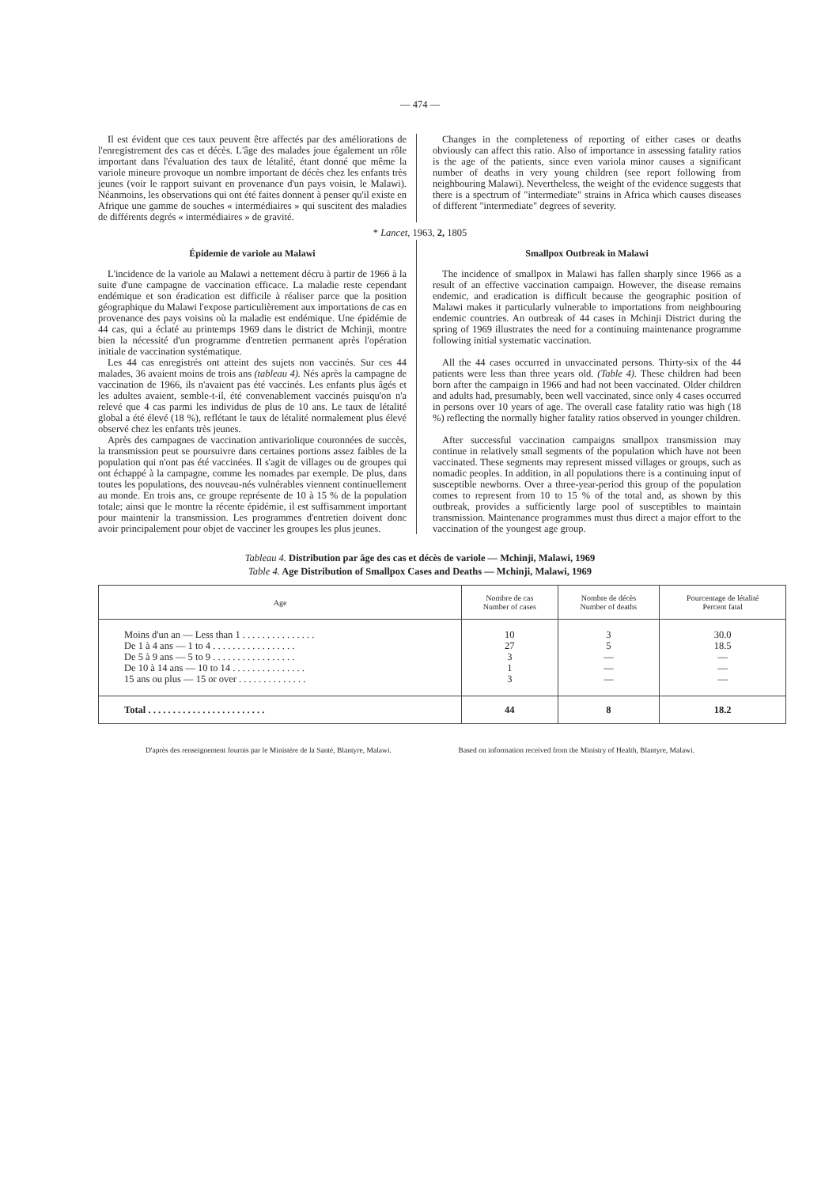— 474 —
Il est évident que ces taux peuvent être affectés par des améliorations de l'enregistrement des cas et décès. L'âge des malades joue également un rôle important dans l'évaluation des taux de létalité, étant donné que même la variole mineure provoque un nombre important de décès chez les enfants très jeunes (voir le rapport suivant en provenance d'un pays voisin, le Malawi). Néanmoins, les observations qui ont été faites donnent à penser qu'il existe en Afrique une gamme de souches « intermédiaires » qui suscitent des maladies de différents degrés « intermédiaires » de gravité.
Changes in the completeness of reporting of either cases or deaths obviously can affect this ratio. Also of importance in assessing fatality ratios is the age of the patients, since even variola minor causes a significant number of deaths in very young children (see report following from neighbouring Malawi). Nevertheless, the weight of the evidence suggests that there is a spectrum of "intermediate" strains in Africa which causes diseases of different "intermediate" degrees of severity.
* Lancet, 1963, 2, 1805
Épidemie de variole au Malawi
L'incidence de la variole au Malawi a nettement décru à partir de 1966 à la suite d'une campagne de vaccination efficace. La maladie reste cependant endémique et son éradication est difficile à réaliser parce que la position géographique du Malawi l'expose particulièrement aux importations de cas en provenance des pays voisins où la maladie est endémique. Une épidémie de 44 cas, qui a éclaté au printemps 1969 dans le district de Mchinji, montre bien la nécessité d'un programme d'entretien permanent après l'opération initiale de vaccination systématique.
Les 44 cas enregistrés ont atteint des sujets non vaccinés. Sur ces 44 malades, 36 avaient moins de trois ans (tableau 4). Nés après la campagne de vaccination de 1966, ils n'avaient pas été vaccinés. Les enfants plus âgés et les adultes avaient, semble-t-il, été convenablement vaccinés puisqu'on n'a relevé que 4 cas parmi les individus de plus de 10 ans. Le taux de létalité global a été élevé (18 %), reflétant le taux de létalité normalement plus élevé observé chez les enfants très jeunes.
Après des campagnes de vaccination antivariolique couronnées de succès, la transmission peut se poursuivre dans certaines portions assez faibles de la population qui n'ont pas été vaccinées. Il s'agit de villages ou de groupes qui ont échappé à la campagne, comme les nomades par exemple. De plus, dans toutes les populations, des nouveau-nés vulnérables viennent continuellement au monde. En trois ans, ce groupe représente de 10 à 15 % de la population totale; ainsi que le montre la récente épidémie, il est suffisamment important pour maintenir la transmission. Les programmes d'entretien doivent donc avoir principalement pour objet de vacciner les groupes les plus jeunes.
Smallpox Outbreak in Malawi
The incidence of smallpox in Malawi has fallen sharply since 1966 as a result of an effective vaccination campaign. However, the disease remains endemic, and eradication is difficult because the geographic position of Malawi makes it particularly vulnerable to importations from neighbouring endemic countries. An outbreak of 44 cases in Mchinji District during the spring of 1969 illustrates the need for a continuing maintenance programme following initial systematic vaccination.
All the 44 cases occurred in unvaccinated persons. Thirty-six of the 44 patients were less than three years old. (Table 4). These children had been born after the campaign in 1966 and had not been vaccinated. Older children and adults had, presumably, been well vaccinated, since only 4 cases occurred in persons over 10 years of age. The overall case fatality ratio was high (18 %) reflecting the normally higher fatality ratios observed in younger children.
After successful vaccination campaigns smallpox transmission may continue in relatively small segments of the population which have not been vaccinated. These segments may represent missed villages or groups, such as nomadic peoples. In addition, in all populations there is a continuing input of susceptible newborns. Over a three-year-period this group of the population comes to represent from 10 to 15 % of the total and, as shown by this outbreak, provides a sufficiently large pool of susceptibles to maintain transmission. Maintenance programmes must thus direct a major effort to the vaccination of the youngest age group.
Tableau 4. Distribution par âge des cas et décès de variole — Mchinji, Malawi, 1969
Table 4. Age Distribution of Smallpox Cases and Deaths — Mchinji, Malawi, 1969
| Age | Nombre de cas Number of cases | Nombre de décès Number of deaths | Pourcentage de létalité Percent fatal |
| --- | --- | --- | --- |
| Moins d'un an — Less than 1 . . . . . . . . . . . . . . . | 10 | 3 | 30.0 |
| De 1 à 4 ans — 1 to 4 . . . . . . . . . . . . . . . . . | 27 | 5 | 18.5 |
| De 5 à 9 ans — 5 to 9 . . . . . . . . . . . . . . . . . | 3 | — | — |
| De 10 à 14 ans — 10 to 14 . . . . . . . . . . . . . . . | 1 | — | — |
| 15 ans ou plus — 15 or over . . . . . . . . . . . . . . | 3 | — | — |
| Total . . . . . . . . . . . . . . . . . . . . . . . . | 44 | 8 | 18.2 |
D'après des renseignement fournis par le Ministère de la Santé, Blantyre, Malawi. Based on information received from the Ministry of Health, Blantyre, Malawi.